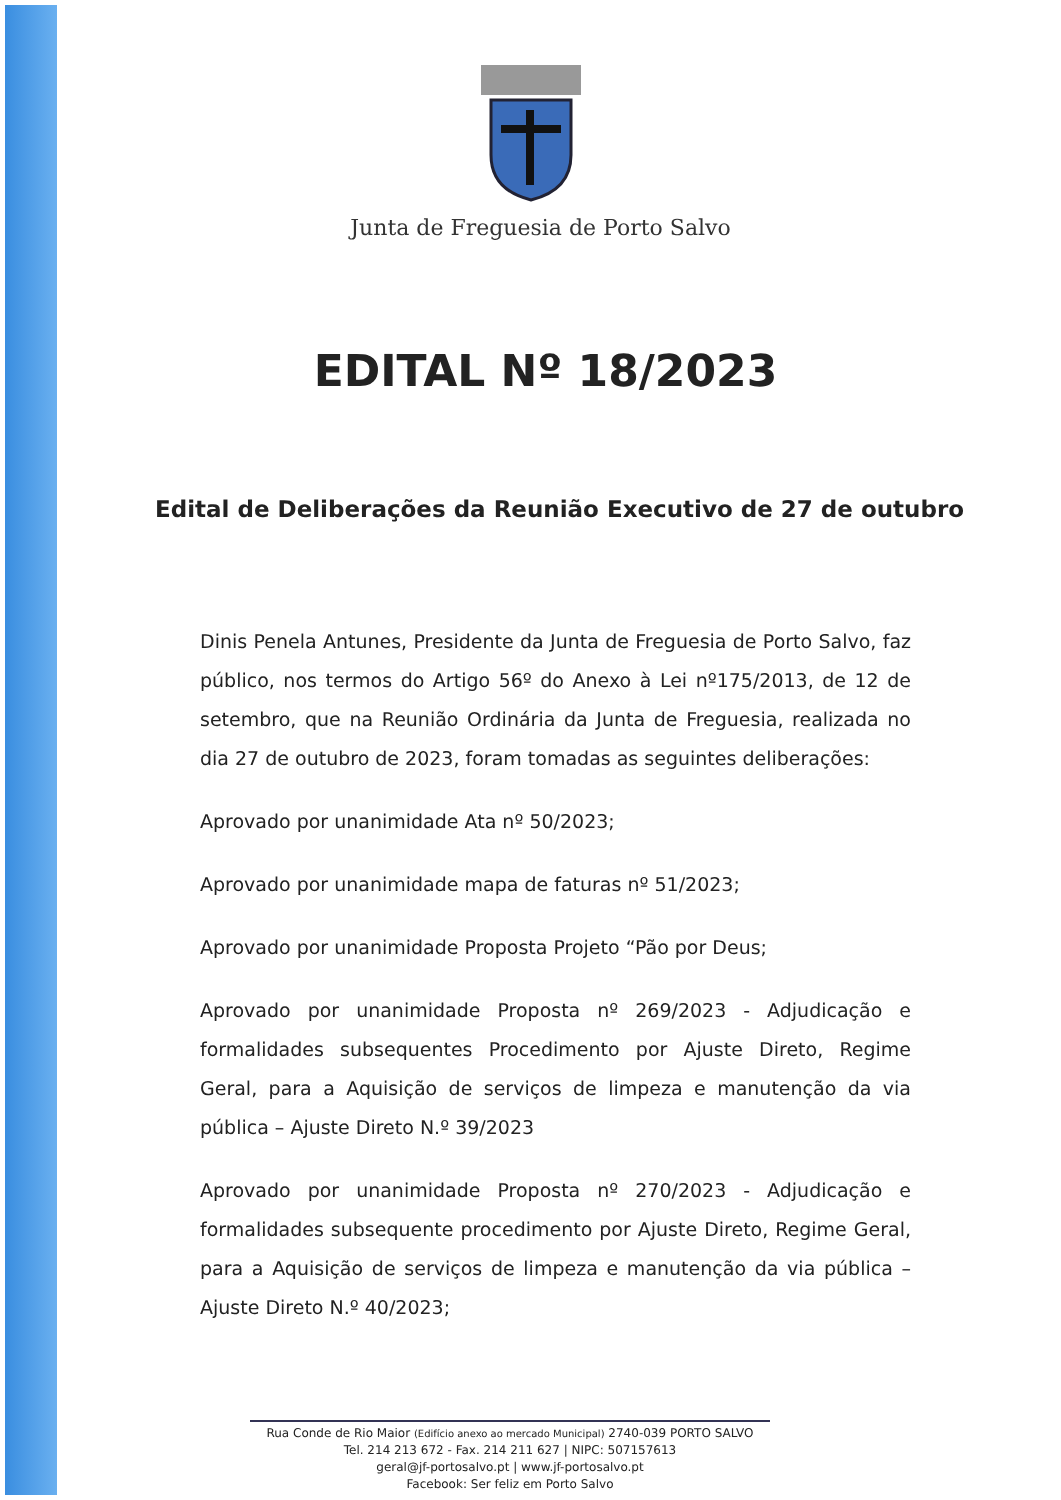Junta de Freguesia de Porto Salvo
EDITAL Nº 18/2023
Edital de Deliberações da Reunião Executivo de 27 de outubro
Dinis Penela Antunes, Presidente da Junta de Freguesia de Porto Salvo, faz público, nos termos do Artigo 56º do Anexo à Lei nº175/2013, de 12 de setembro, que na Reunião Ordinária da Junta de Freguesia, realizada no dia 27 de outubro de 2023, foram tomadas as seguintes deliberações:
Aprovado por unanimidade Ata nº 50/2023;
Aprovado por unanimidade mapa de faturas nº 51/2023;
Aprovado por unanimidade Proposta Projeto “Pão por Deus;
Aprovado por unanimidade Proposta nº 269/2023 - Adjudicação e formalidades subsequentes Procedimento por Ajuste Direto, Regime Geral, para a Aquisição de serviços de limpeza e manutenção da via pública – Ajuste Direto N.º 39/2023
Aprovado por unanimidade Proposta nº 270/2023 - Adjudicação e formalidades subsequente procedimento por Ajuste Direto, Regime Geral, para a Aquisição de serviços de limpeza e manutenção da via pública – Ajuste Direto N.º 40/2023;
Rua Conde de Rio Maior (Edifício anexo ao mercado Municipal) 2740-039 PORTO SALVO
Tel. 214 213 672 - Fax. 214 211 627 | NIPC: 507157613
geral@jf-portosalvo.pt | www.jf-portosalvo.pt
Facebook: Ser feliz em Porto Salvo